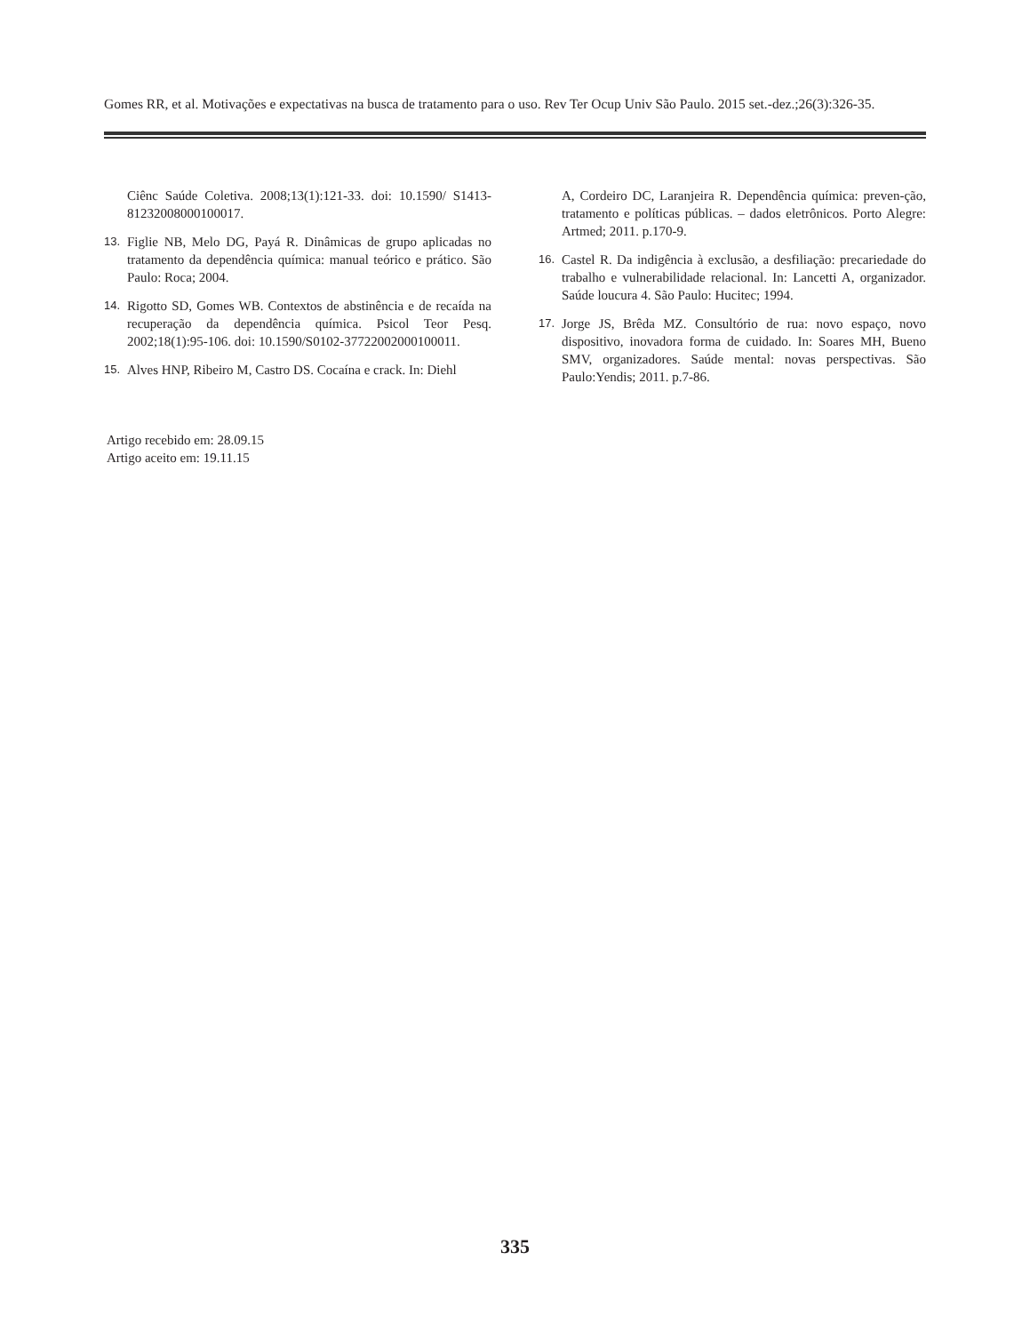Gomes RR, et al. Motivações e expectativas na busca de tratamento para o uso. Rev Ter Ocup Univ São Paulo. 2015 set.-dez.;26(3):326-35.
Ciênc Saúde Coletiva. 2008;13(1):121-33. doi: 10.1590/ S1413-81232008000100017.
13. Figlie NB, Melo DG, Payá R. Dinâmicas de grupo aplicadas no tratamento da dependência química: manual teórico e prático. São Paulo: Roca; 2004.
14. Rigotto SD, Gomes WB. Contextos de abstinência e de recaída na recuperação da dependência química. Psicol Teor Pesq. 2002;18(1):95-106. doi: 10.1590/S0102-37722002000100011.
15. Alves HNP, Ribeiro M, Castro DS. Cocaína e crack. In: Diehl
A, Cordeiro DC, Laranjeira R. Dependência química: preven-ção, tratamento e políticas públicas. – dados eletrônicos. Porto Alegre: Artmed; 2011. p.170-9.
16. Castel R. Da indigência à exclusão, a desfiliação: precariedade do trabalho e vulnerabilidade relacional. In: Lancetti A, organizador. Saúde loucura 4. São Paulo: Hucitec; 1994.
17. Jorge JS, Brêda MZ. Consultório de rua: novo espaço, novo dispositivo, inovadora forma de cuidado. In: Soares MH, Bueno SMV, organizadores. Saúde mental: novas perspectivas. São Paulo:Yendis; 2011. p.7-86.
Artigo recebido em: 28.09.15
Artigo aceito em: 19.11.15
335